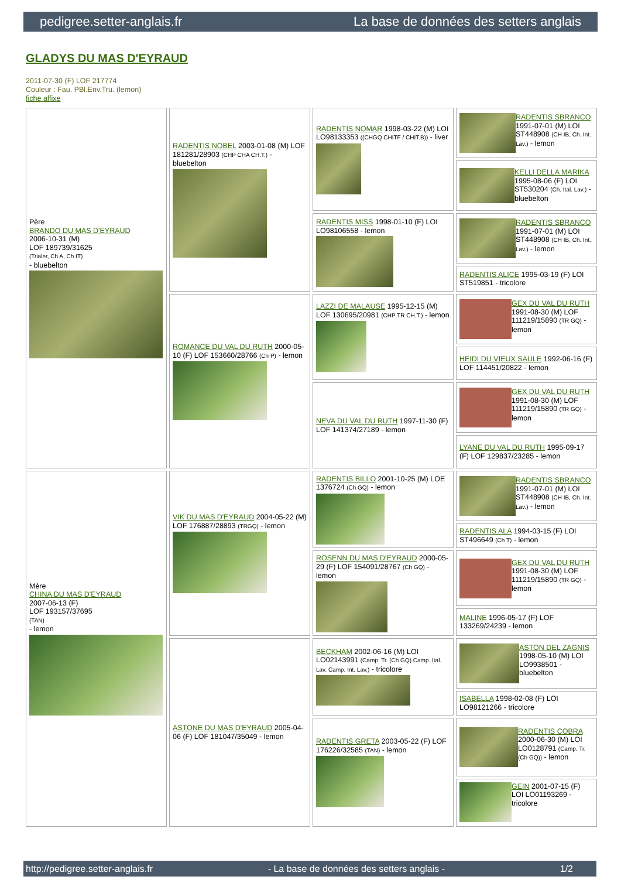pedigree.setter-anglais.fr La base de données des setters anglais
GLADYS DU MAS D'EYRAUD
2011-07-30 (F) LOF 217774
Couleur : Fau. PBl.Env.Tru. (lemon)
fiche affixe
| Père BRANDO DU MAS D'EYRAUD 2006-10-31 (M) LOF 189739/31625 (Trialer, Ch A, Ch IT) - bluebelton | RADENTIS NOBEL 2003-01-08 (M) LOF 181281/28903 (CHP CHA CH.T.) - bluebelton | RADENTIS NOMAR 1998-03-22 (M) LOI LO98133353 ((CHGQ CHITF / CHIT.B)) - liver | RADENTIS SBRANCO 1991-07-01 (M) LOI ST448908 (CH IB, Ch. Int. Lav.) - lemon |
| | | | KELLI DELLA MARIKA 1995-08-06 (F) LOI ST530204 (Ch. Ital. Lav.) - bluebelton |
| | | RADENTIS MISS 1998-01-10 (F) LOI LO98106558 - lemon | RADENTIS SBRANCO 1991-07-01 (M) LOI ST448908 (CH IB, Ch. Int. Lav.) - lemon |
| | | | RADENTIS ALICE 1995-03-19 (F) LOI ST519851 - tricolore |
| | ROMANCE DU VAL DU RUTH 2000-05-10 (F) LOF 153660/28766 (Ch P) - lemon | LAZZI DE MALAUSE 1995-12-15 (M) LOF 130695/20981 (CHP TR CH.T.) - lemon | GEX DU VAL DU RUTH 1991-08-30 (M) LOF 111219/15890 (TR GQ) - lemon |
| | | | HEIDI DU VIEUX SAULE 1992-06-16 (F) LOF 114451/20822 - lemon |
| | | NEVA DU VAL DU RUTH 1997-11-30 (F) LOF 141374/27189 - lemon | GEX DU VAL DU RUTH 1991-08-30 (M) LOF 111219/15890 (TR GQ) - lemon |
| | | | LYANE DU VAL DU RUTH 1995-09-17 (F) LOF 129837/23285 - lemon |
| Mère CHINA DU MAS D'EYRAUD 2007-06-13 (F) LOF 193157/37695 (TAN) - lemon | VIK DU MAS D'EYRAUD 2004-05-22 (M) LOF 176887/28893 (TRGQ) - lemon | RADENTIS BILLO 2001-10-25 (M) LOE 1376724 (Ch GQ) - lemon | RADENTIS SBRANCO 1991-07-01 (M) LOI ST448908 (CH IB, Ch. Int. Lav.) - lemon |
| | | | RADENTIS ALA 1994-03-15 (F) LOI ST496649 (Ch T) - lemon |
| | | ROSENN DU MAS D'EYRAUD 2000-05-29 (F) LOF 154091/28767 (Ch GQ) - lemon | GEX DU VAL DU RUTH 1991-08-30 (M) LOF 111219/15890 (TR GQ) - lemon |
| | | | MALINE 1996-05-17 (F) LOF 133269/24239 - lemon |
| | ASTONE DU MAS D'EYRAUD 2005-04-06 (F) LOF 181047/35049 - lemon | BECKHAM 2002-06-16 (M) LOI LO02143991 (Camp. Tr. (Ch GQ) Camp. Ital. Lav. Camp. Int. Lav.) - tricolore | ASTON DEL ZAGNIS 1998-05-10 (M) LOI LO9938501 - bluebelton |
| | | | ISABELLA 1998-02-08 (F) LOI LO98121266 - tricolore |
| | | RADENTIS GRETA 2003-05-22 (F) LOF 176226/32585 (TAN) - lemon | RADENTIS COBRA 2000-06-30 (M) LOI LO0128791 (Camp. Tr. (Ch GQ)) - lemon |
| | | | GEIN 2001-07-15 (F) LOI LO01193269 - tricolore |
http://pedigree.setter-anglais.fr - La base de données des setters anglais - 1/2